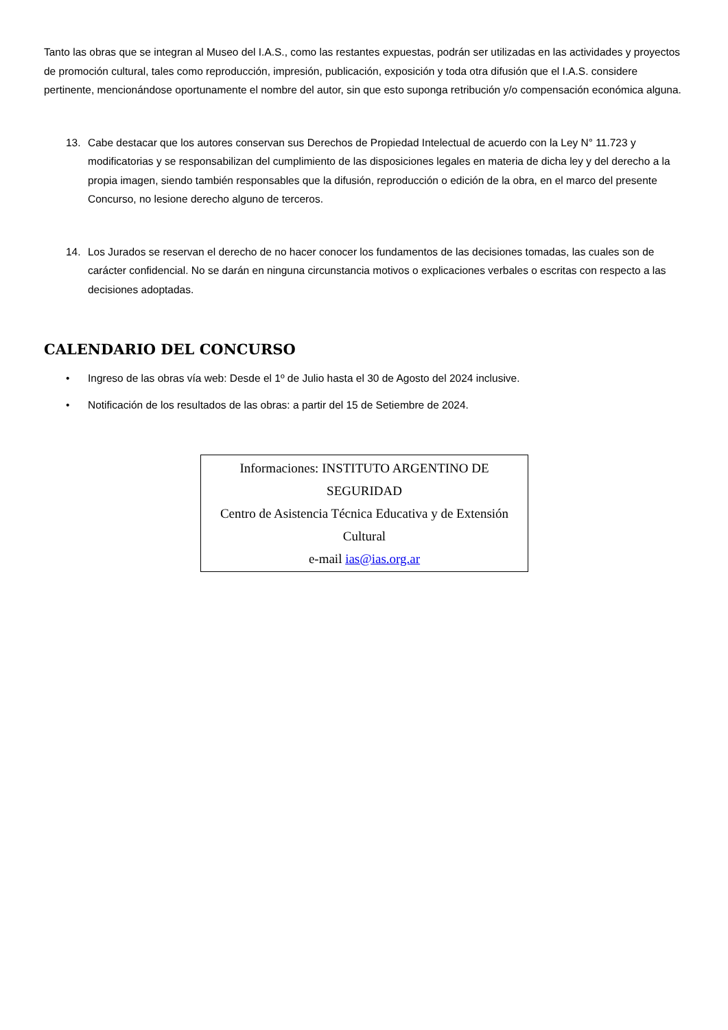Tanto las obras que se integran al Museo del I.A.S., como las restantes expuestas, podrán ser utilizadas en las actividades y proyectos de promoción cultural, tales como reproducción, impresión, publicación, exposición y toda otra difusión que el I.A.S. considere pertinente, mencionándose oportunamente el nombre del autor, sin que esto suponga retribución y/o compensación económica alguna.
13. Cabe destacar que los autores conservan sus Derechos de Propiedad Intelectual de acuerdo con la Ley N° 11.723 y modificatorias y se responsabilizan del cumplimiento de las disposiciones legales en materia de dicha ley y del derecho a la propia imagen, siendo también responsables que la difusión, reproducción o edición de la obra, en el marco del presente Concurso, no lesione derecho alguno de terceros.
14. Los Jurados se reservan el derecho de no hacer conocer los fundamentos de las decisiones tomadas, las cuales son de carácter confidencial. No se darán en ninguna circunstancia motivos o explicaciones verbales o escritas con respecto a las decisiones adoptadas.
CALENDARIO DEL CONCURSO
• Ingreso de las obras vía web: Desde el 1º de Julio hasta el 30 de Agosto del 2024 inclusive.
• Notificación de los resultados de las obras: a partir del 15 de Setiembre de 2024.
Informaciones: INSTITUTO ARGENTINO DE SEGURIDAD
Centro de Asistencia Técnica Educativa y de Extensión Cultural
e-mail ias@ias.org.ar